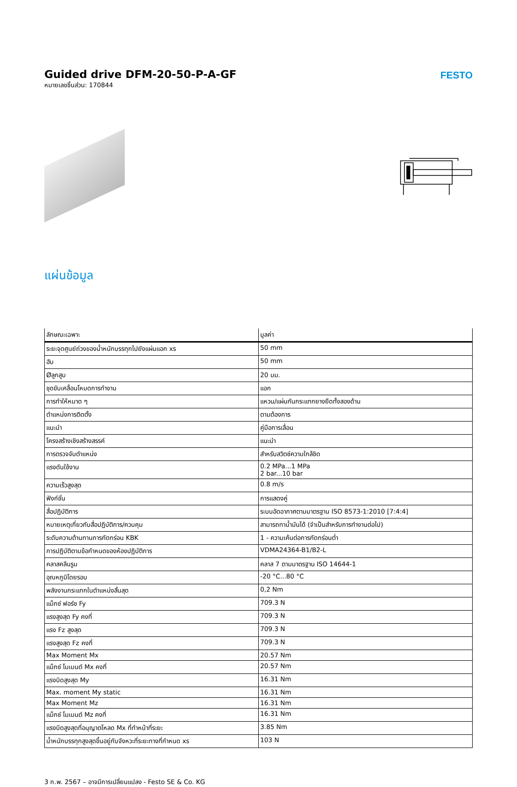Guided drive DFM-20-50-P-A-GF
หมายเลขชิ้นส่วน: 170844
FESTO
แผ่นข้อมูล
| ลักษณะเฉพาะ | มูลค่า |
| --- | --- |
| ระยะจุดศูนย์ถ่วงของน้ำหนักบรรทุกไปยังแผ่นแอก xs | 50 mm |
| ฮับ | 50 mm |
| Øลูกสูบ | 20 มม. |
| ชุดขับเคลื่อนโหมดการทำงาน | แอก |
| การทำให้หมาด ๆ | แหวน/แผ่นกันกระแทกยางยืดทั้งสองด้าน |
| ตำแหน่งการติดตั้ง | ตามต้องการ |
| แนะนำ | คู่มือการเลื่อน |
| โครงสร้างเชิงสร้างสรรค์ | แนะนำ |
| การตรวจจับตำแหน่ง | สำหรับสวิตช์ความใกล้ชิด |
| แรงดันใช้งาน | 0.2 MPa...1 MPa 2 bar...10 bar |
| ความเร็วสูงสุด | 0.8 m/s |
| ฟังก์ชั่น | การแสดงคู่ |
| สื่อปฏิบัติการ | ระบบอัดอากาศตามมาตรฐาน ISO 8573-1:2010 [7:4:4] |
| หมายเหตุเกี่ยวกับสื่อปฏิบัติการ/ควบคุม | สามารถทาน้ำมันได้ (จำเป็นสำหรับการทำงานต่อไป) |
| ระดับความต้านทานการกัดกร่อน KBK | 1 - ความเค้นต่อการกัดกร่อนต่ำ |
| การปฏิบัติตามข้อกำหนดของห้องปฏิบัติการ | VDMA24364-B1/B2-L |
| คลาสคลีนรูม | คลาส 7 ตามมาตรฐาน ISO 14644-1 |
| อุณหภูมิโดยรอบ | -20 °C...80 °C |
| พลังงานกระแทกในตำแหน่งสิ้นสุด | 0,2 Nm |
| แม็กซ์ ฟอร์ซ Fy | 709.3 N |
| แรงสูงสุด Fy คงที่ | 709.3 N |
| แรง Fz สูงสุด | 709.3 N |
| แรงสูงสุด Fz คงที่ | 709.3 N |
| Max Moment Mx | 20.57 Nm |
| แม็กซ์ โมเมนต์ Mx คงที่ | 20.57 Nm |
| แรงบิดสูงสุด My | 16.31 Nm |
| Max. moment My static | 16.31 Nm |
| Max Moment Mz | 16.31 Nm |
| แม็กซ์ โมเมนต์ Mz คงที่ | 16.31 Nm |
| แรงบิดสูงสุดที่อนุญาตโหลด Mx ที่ทำหน้าที่ระยะ | 3.85 Nm |
| น้ำหนักบรรทุกสูงสุดขึ้นอยู่กับจังหวะที่ระยะทางที่กำหนด xs | 103 N |
3 ก.พ. 2567 – อาจมีการเปลี่ยนแปลง - Festo SE & Co. KG